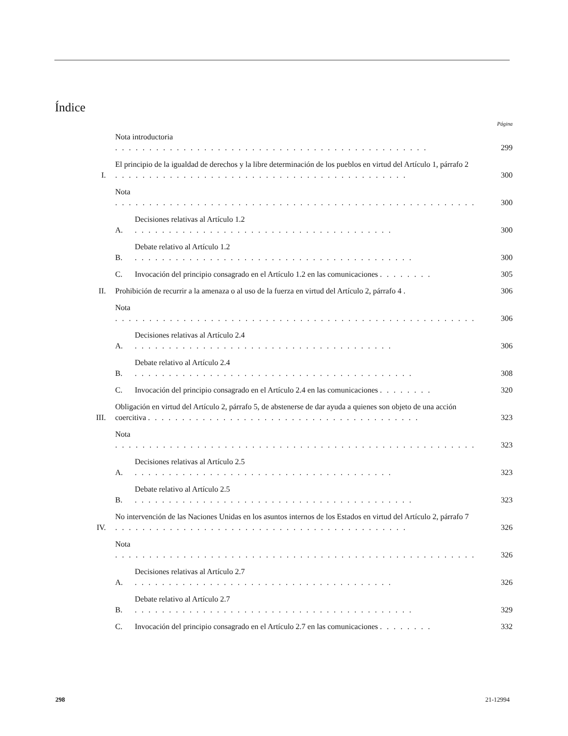Índice
Página
Nota introductoria . . . . . . . . . . . . . . . . . . . . . . . . . . . . . . . . . . . . . . . . . . . . . . 299
I. El principio de la igualdad de derechos y la libre determinación de los pueblos en virtud del Artículo 1, párrafo 2 . . . . . . . . . . . . . . . . . . . . . . . . . . . . . . . . . . . . . . . . . . . 300
Nota . . . . . . . . . . . . . . . . . . . . . . . . . . . . . . . . . . . . . . . . . . . . . . . . . . . . . 300
A. Decisiones relativas al Artículo 1.2 . . . . . . . . . . . . . . . . . . . . . . . . . . . . . . . . . . . . . . 300
B. Debate relativo al Artículo 1.2 . . . . . . . . . . . . . . . . . . . . . . . . . . . . . . . . . . . . . . . . . 300
C. Invocación del principio consagrado en el Artículo 1.2 en las comunicaciones . . . . . . . . 305
II. Prohibición de recurrir a la amenaza o al uso de la fuerza en virtud del Artículo 2, párrafo 4 . 306
Nota . . . . . . . . . . . . . . . . . . . . . . . . . . . . . . . . . . . . . . . . . . . . . . . . . . . . . 306
A. Decisiones relativas al Artículo 2.4 . . . . . . . . . . . . . . . . . . . . . . . . . . . . . . . . . . . . . . 306
B. Debate relativo al Artículo 2.4 . . . . . . . . . . . . . . . . . . . . . . . . . . . . . . . . . . . . . . . . . 308
C. Invocación del principio consagrado en el Artículo 2.4 en las comunicaciones . . . . . . . . 320
III. Obligación en virtud del Artículo 2, párrafo 5, de abstenerse de dar ayuda a quienes son objeto de una acción coercitiva . . . . . . . . . . . . . . . . . . . . . . . . . . . . . . . . . . . . . . . . 323
Nota . . . . . . . . . . . . . . . . . . . . . . . . . . . . . . . . . . . . . . . . . . . . . . . . . . . . . 323
A. Decisiones relativas al Artículo 2.5 . . . . . . . . . . . . . . . . . . . . . . . . . . . . . . . . . . . . . . 323
B. Debate relativo al Artículo 2.5 . . . . . . . . . . . . . . . . . . . . . . . . . . . . . . . . . . . . . . . . . 323
IV. No intervención de las Naciones Unidas en los asuntos internos de los Estados en virtud del Artículo 2, párrafo 7 . . . . . . . . . . . . . . . . . . . . . . . . . . . . . . . . . . . . . . . . . . . 326
Nota . . . . . . . . . . . . . . . . . . . . . . . . . . . . . . . . . . . . . . . . . . . . . . . . . . . . . 326
A. Decisiones relativas al Artículo 2.7 . . . . . . . . . . . . . . . . . . . . . . . . . . . . . . . . . . . . . . 326
B. Debate relativo al Artículo 2.7 . . . . . . . . . . . . . . . . . . . . . . . . . . . . . . . . . . . . . . . . . 329
C. Invocación del principio consagrado en el Artículo 2.7 en las comunicaciones . . . . . . . . 332
298 21-12994